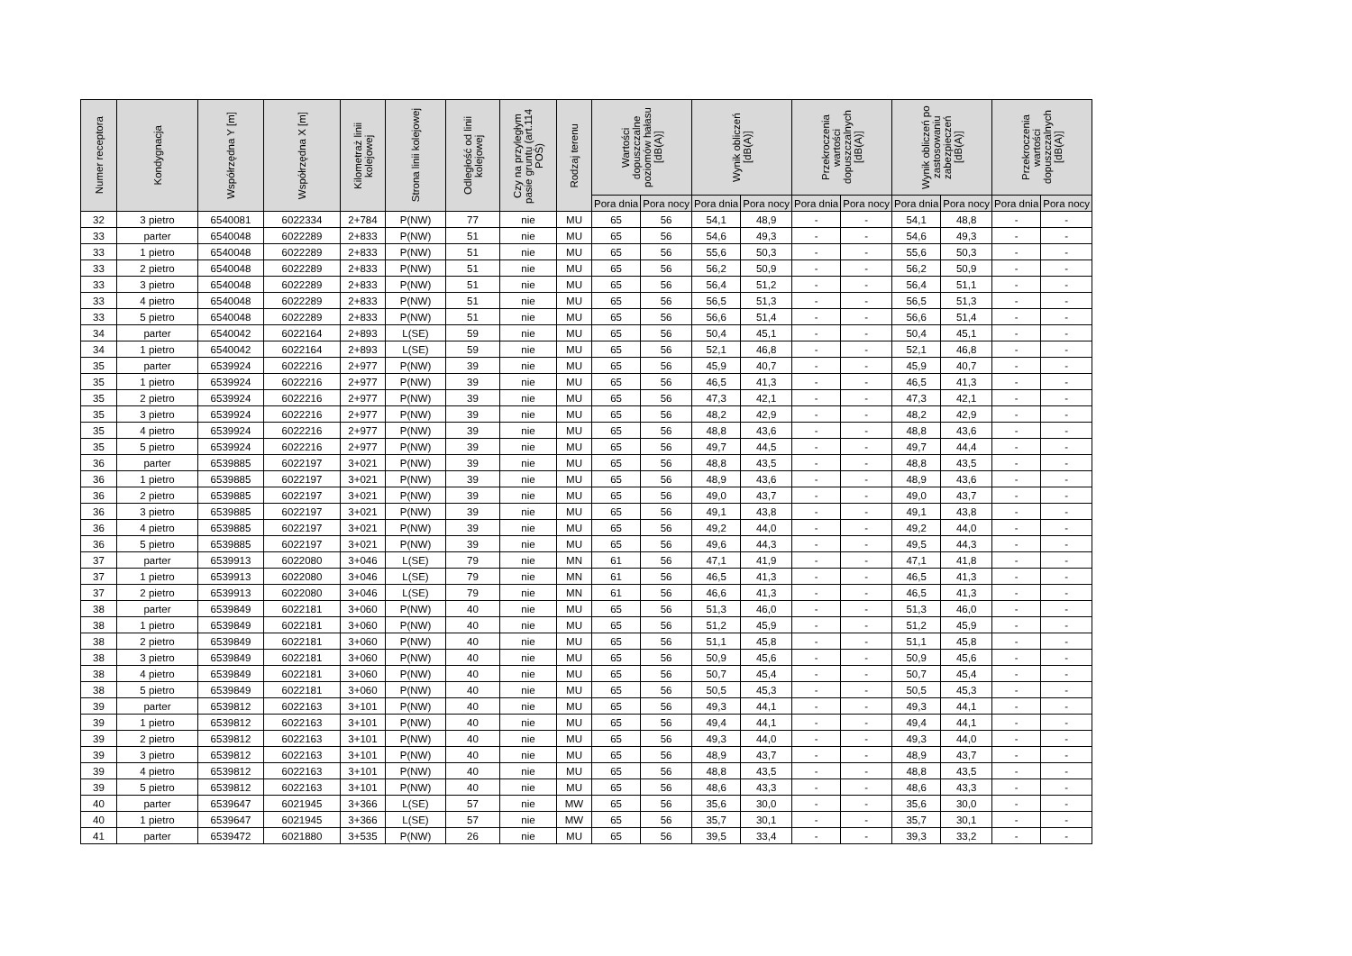| Numer receptora | Kondygnacja | Współrzędna Y [m] | Współrzędna X [m] | Kilometraż linii kolejowej | Strona linii kolejowej | Odległość od linii kolejowej | Czy na przyległym pasie gruntu (art.114 POŚ) | Rodzaj terenu | Wartości dopuszczalne poziomów hałasu [dB(A)] | | Wynik obliczeń [dB(A)] | | Przekroczenia wartości dopuszczalnych [dB(A)] | | Wynik obliczeń po zastosowaniu zabezpieczeń [dB(A)] | | Przekroczenia wartości dopuszczalnych [dB(A)] | |
| --- | --- | --- | --- | --- | --- | --- | --- | --- | --- | --- | --- | --- | --- | --- | --- | --- | --- | --- |
| | | | | | | | | | Pora dnia | Pora nocy | Pora dnia | Pora nocy | Pora dnia | Pora nocy | Pora dnia | Pora nocy | Pora dnia | Pora nocy |
| 32 | 3 pietro | 6540081 | 6022334 | 2+784 | P(NW) | 77 | nie | MU | 65 | 56 | 54,1 | 48,9 | - | - | 54,1 | 48,8 | - | - |
| 33 | parter | 6540048 | 6022289 | 2+833 | P(NW) | 51 | nie | MU | 65 | 56 | 54,6 | 49,3 | - | - | 54,6 | 49,3 | - | - |
| 33 | 1 pietro | 6540048 | 6022289 | 2+833 | P(NW) | 51 | nie | MU | 65 | 56 | 55,6 | 50,3 | - | - | 55,6 | 50,3 | - | - |
| 33 | 2 pietro | 6540048 | 6022289 | 2+833 | P(NW) | 51 | nie | MU | 65 | 56 | 56,2 | 50,9 | - | - | 56,2 | 50,9 | - | - |
| 33 | 3 pietro | 6540048 | 6022289 | 2+833 | P(NW) | 51 | nie | MU | 65 | 56 | 56,4 | 51,2 | - | - | 56,4 | 51,1 | - | - |
| 33 | 4 pietro | 6540048 | 6022289 | 2+833 | P(NW) | 51 | nie | MU | 65 | 56 | 56,5 | 51,3 | - | - | 56,5 | 51,3 | - | - |
| 33 | 5 pietro | 6540048 | 6022289 | 2+833 | P(NW) | 51 | nie | MU | 65 | 56 | 56,6 | 51,4 | - | - | 56,6 | 51,4 | - | - |
| 34 | parter | 6540042 | 6022164 | 2+893 | L(SE) | 59 | nie | MU | 65 | 56 | 50,4 | 45,1 | - | - | 50,4 | 45,1 | - | - |
| 34 | 1 pietro | 6540042 | 6022164 | 2+893 | L(SE) | 59 | nie | MU | 65 | 56 | 52,1 | 46,8 | - | - | 52,1 | 46,8 | - | - |
| 35 | parter | 6539924 | 6022216 | 2+977 | P(NW) | 39 | nie | MU | 65 | 56 | 45,9 | 40,7 | - | - | 45,9 | 40,7 | - | - |
| 35 | 1 pietro | 6539924 | 6022216 | 2+977 | P(NW) | 39 | nie | MU | 65 | 56 | 46,5 | 41,3 | - | - | 46,5 | 41,3 | - | - |
| 35 | 2 pietro | 6539924 | 6022216 | 2+977 | P(NW) | 39 | nie | MU | 65 | 56 | 47,3 | 42,1 | - | - | 47,3 | 42,1 | - | - |
| 35 | 3 pietro | 6539924 | 6022216 | 2+977 | P(NW) | 39 | nie | MU | 65 | 56 | 48,2 | 42,9 | - | - | 48,2 | 42,9 | - | - |
| 35 | 4 pietro | 6539924 | 6022216 | 2+977 | P(NW) | 39 | nie | MU | 65 | 56 | 48,8 | 43,6 | - | - | 48,8 | 43,6 | - | - |
| 35 | 5 pietro | 6539924 | 6022216 | 2+977 | P(NW) | 39 | nie | MU | 65 | 56 | 49,7 | 44,5 | - | - | 49,7 | 44,4 | - | - |
| 36 | parter | 6539885 | 6022197 | 3+021 | P(NW) | 39 | nie | MU | 65 | 56 | 48,8 | 43,5 | - | - | 48,8 | 43,5 | - | - |
| 36 | 1 pietro | 6539885 | 6022197 | 3+021 | P(NW) | 39 | nie | MU | 65 | 56 | 48,9 | 43,6 | - | - | 48,9 | 43,6 | - | - |
| 36 | 2 pietro | 6539885 | 6022197 | 3+021 | P(NW) | 39 | nie | MU | 65 | 56 | 49,0 | 43,7 | - | - | 49,0 | 43,7 | - | - |
| 36 | 3 pietro | 6539885 | 6022197 | 3+021 | P(NW) | 39 | nie | MU | 65 | 56 | 49,1 | 43,8 | - | - | 49,1 | 43,8 | - | - |
| 36 | 4 pietro | 6539885 | 6022197 | 3+021 | P(NW) | 39 | nie | MU | 65 | 56 | 49,2 | 44,0 | - | - | 49,2 | 44,0 | - | - |
| 36 | 5 pietro | 6539885 | 6022197 | 3+021 | P(NW) | 39 | nie | MU | 65 | 56 | 49,6 | 44,3 | - | - | 49,5 | 44,3 | - | - |
| 37 | parter | 6539913 | 6022080 | 3+046 | L(SE) | 79 | nie | MN | 61 | 56 | 47,1 | 41,9 | - | - | 47,1 | 41,8 | - | - |
| 37 | 1 pietro | 6539913 | 6022080 | 3+046 | L(SE) | 79 | nie | MN | 61 | 56 | 46,5 | 41,3 | - | - | 46,5 | 41,3 | - | - |
| 37 | 2 pietro | 6539913 | 6022080 | 3+046 | L(SE) | 79 | nie | MN | 61 | 56 | 46,6 | 41,3 | - | - | 46,5 | 41,3 | - | - |
| 38 | parter | 6539849 | 6022181 | 3+060 | P(NW) | 40 | nie | MU | 65 | 56 | 51,3 | 46,0 | - | - | 51,3 | 46,0 | - | - |
| 38 | 1 pietro | 6539849 | 6022181 | 3+060 | P(NW) | 40 | nie | MU | 65 | 56 | 51,2 | 45,9 | - | - | 51,2 | 45,9 | - | - |
| 38 | 2 pietro | 6539849 | 6022181 | 3+060 | P(NW) | 40 | nie | MU | 65 | 56 | 51,1 | 45,8 | - | - | 51,1 | 45,8 | - | - |
| 38 | 3 pietro | 6539849 | 6022181 | 3+060 | P(NW) | 40 | nie | MU | 65 | 56 | 50,9 | 45,6 | - | - | 50,9 | 45,6 | - | - |
| 38 | 4 pietro | 6539849 | 6022181 | 3+060 | P(NW) | 40 | nie | MU | 65 | 56 | 50,7 | 45,4 | - | - | 50,7 | 45,4 | - | - |
| 38 | 5 pietro | 6539849 | 6022181 | 3+060 | P(NW) | 40 | nie | MU | 65 | 56 | 50,5 | 45,3 | - | - | 50,5 | 45,3 | - | - |
| 39 | parter | 6539812 | 6022163 | 3+101 | P(NW) | 40 | nie | MU | 65 | 56 | 49,3 | 44,1 | - | - | 49,3 | 44,1 | - | - |
| 39 | 1 pietro | 6539812 | 6022163 | 3+101 | P(NW) | 40 | nie | MU | 65 | 56 | 49,4 | 44,1 | - | - | 49,4 | 44,1 | - | - |
| 39 | 2 pietro | 6539812 | 6022163 | 3+101 | P(NW) | 40 | nie | MU | 65 | 56 | 49,3 | 44,0 | - | - | 49,3 | 44,0 | - | - |
| 39 | 3 pietro | 6539812 | 6022163 | 3+101 | P(NW) | 40 | nie | MU | 65 | 56 | 48,9 | 43,7 | - | - | 48,9 | 43,7 | - | - |
| 39 | 4 pietro | 6539812 | 6022163 | 3+101 | P(NW) | 40 | nie | MU | 65 | 56 | 48,8 | 43,5 | - | - | 48,8 | 43,5 | - | - |
| 39 | 5 pietro | 6539812 | 6022163 | 3+101 | P(NW) | 40 | nie | MU | 65 | 56 | 48,6 | 43,3 | - | - | 48,6 | 43,3 | - | - |
| 40 | parter | 6539647 | 6021945 | 3+366 | L(SE) | 57 | nie | MW | 65 | 56 | 35,6 | 30,0 | - | - | 35,6 | 30,0 | - | - |
| 40 | 1 pietro | 6539647 | 6021945 | 3+366 | L(SE) | 57 | nie | MW | 65 | 56 | 35,7 | 30,1 | - | - | 35,7 | 30,1 | - | - |
| 41 | parter | 6539472 | 6021880 | 3+535 | P(NW) | 26 | nie | MU | 65 | 56 | 39,5 | 33,4 | - | - | 39,3 | 33,2 | - | - |